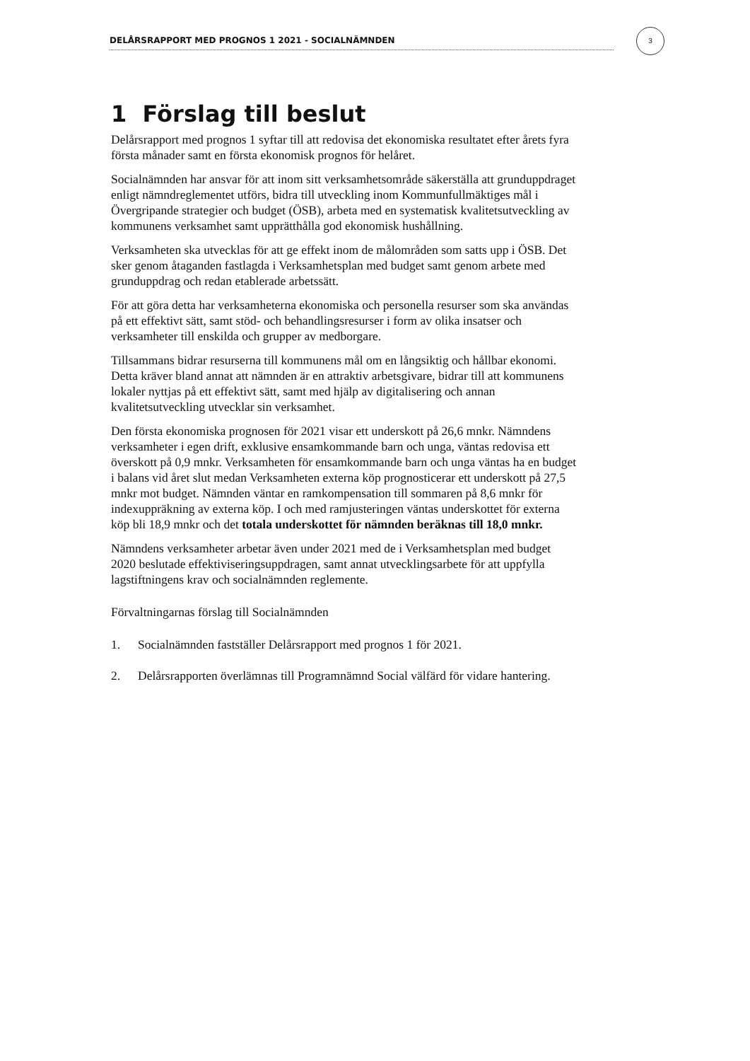DELÅRSRAPPORT MED PROGNOS 1 2021 - SOCIALNÄMNDEN
3
1 Förslag till beslut
Delårsrapport med prognos 1 syftar till att redovisa det ekonomiska resultatet efter årets fyra första månader samt en första ekonomisk prognos för helåret.
Socialnämnden har ansvar för att inom sitt verksamhetsområde säkerställa att grunduppdraget enligt nämndreglementet utförs, bidra till utveckling inom Kommunfullmäktiges mål i Övergripande strategier och budget (ÖSB), arbeta med en systematisk kvalitetsutveckling av kommunens verksamhet samt upprätthålla god ekonomisk hushållning.
Verksamheten ska utvecklas för att ge effekt inom de målområden som satts upp i ÖSB. Det sker genom åtaganden fastlagda i Verksamhetsplan med budget samt genom arbete med grunduppdrag och redan etablerade arbetssätt.
För att göra detta har verksamheterna ekonomiska och personella resurser som ska användas på ett effektivt sätt, samt stöd- och behandlingsresurser i form av olika insatser och verksamheter till enskilda och grupper av medborgare.
Tillsammans bidrar resurserna till kommunens mål om en långsiktig och hållbar ekonomi. Detta kräver bland annat att nämnden är en attraktiv arbetsgivare, bidrar till att kommunens lokaler nyttjas på ett effektivt sätt, samt med hjälp av digitalisering och annan kvalitetsutveckling utvecklar sin verksamhet.
Den första ekonomiska prognosen för 2021 visar ett underskott på 26,6 mnkr. Nämndens verksamheter i egen drift, exklusive ensamkommande barn och unga, väntas redovisa ett överskott på 0,9 mnkr. Verksamheten för ensamkommande barn och unga väntas ha en budget i balans vid året slut medan Verksamheten externa köp prognosticerar ett underskott på 27,5 mnkr mot budget. Nämnden väntar en ramkompensation till sommaren på 8,6 mnkr för indexuppräkning av externa köp. I och med ramjusteringen väntas underskottet för externa köp bli 18,9 mnkr och det totala underskottet för nämnden beräknas till 18,0 mnkr.
Nämndens verksamheter arbetar även under 2021 med de i Verksamhetsplan med budget 2020 beslutade effektiviseringsuppdragen, samt annat utvecklingsarbete för att uppfylla lagstiftningens krav och socialnämnden reglemente.
Förvaltningarnas förslag till Socialnämnden
1. Socialnämnden fastställer Delårsrapport med prognos 1 för 2021.
2. Delårsrapporten överlämnas till Programnämnd Social välfärd för vidare hantering.